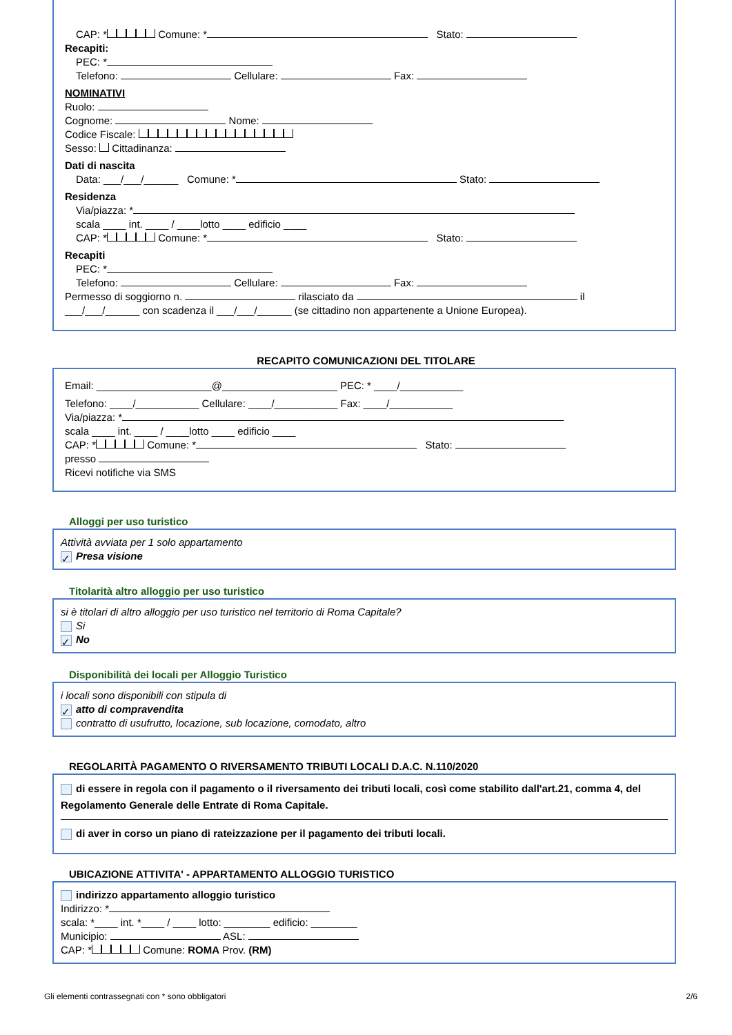CAP: * Comune: * Stato:
Recapiti:
PEC: *
Telefono: Cellulare: Fax:
NOMINATIVI
Ruolo:
Cognome: Nome:
Codice Fiscale:
Sesso: Cittadinanza:
Dati di nascita
Data: ___/___/______ Comune: * Stato:
Residenza
Via/piazza: *
scala ____ int. ____ / ____lotto ____ edificio ____
CAP: * Comune: * Stato:
Recapiti
PEC: *
Telefono: Cellulare: Fax:
Permesso di soggiorno n. rilasciato da il
___/___/______ con scadenza il ___/___/______ (se cittadino non appartenente a Unione Europea).
RECAPITO COMUNICAZIONI DEL TITOLARE
Email: ____________________@____________________ PEC: * ____/___________
Telefono: ____/___________ Cellulare: ____/___________ Fax: ____/___________
Via/piazza: *
scala ____ int. ____ / ____lotto ____ edificio ____
CAP: * Comune: * Stato:
presso
Ricevi notifiche via SMS
Alloggi per uso turistico
Attività avviata per 1 solo appartamento
✓ Presa visione
Titolarità altro alloggio per uso turistico
si è titolari di altro alloggio per uso turistico nel territorio di Roma Capitale?
Si
✓ No
Disponibilità dei locali per Alloggio Turistico
i locali sono disponibili con stipula di
✓ atto di compravendita
contratto di usufrutto, locazione, sub locazione, comodato, altro
REGOLARITÀ PAGAMENTO O RIVERSAMENTO TRIBUTI LOCALI D.A.C. N.110/2020
di essere in regola con il pagamento o il riversamento dei tributi locali, così come stabilito dall'art.21, comma 4, del Regolamento Generale delle Entrate di Roma Capitale.
di aver in corso un piano di rateizzazione per il pagamento dei tributi locali.
UBICAZIONE ATTIVITA' - APPARTAMENTO ALLOGGIO TURISTICO
indirizzo appartamento alloggio turistico
Indirizzo: *
scala: *____ int. *____ / ____ lotto: ________ edificio: ________
Municipio: ASL:
CAP: * Comune: ROMA Prov. (RM)
Gli elementi contrassegnati con * sono obbligatori 2/6